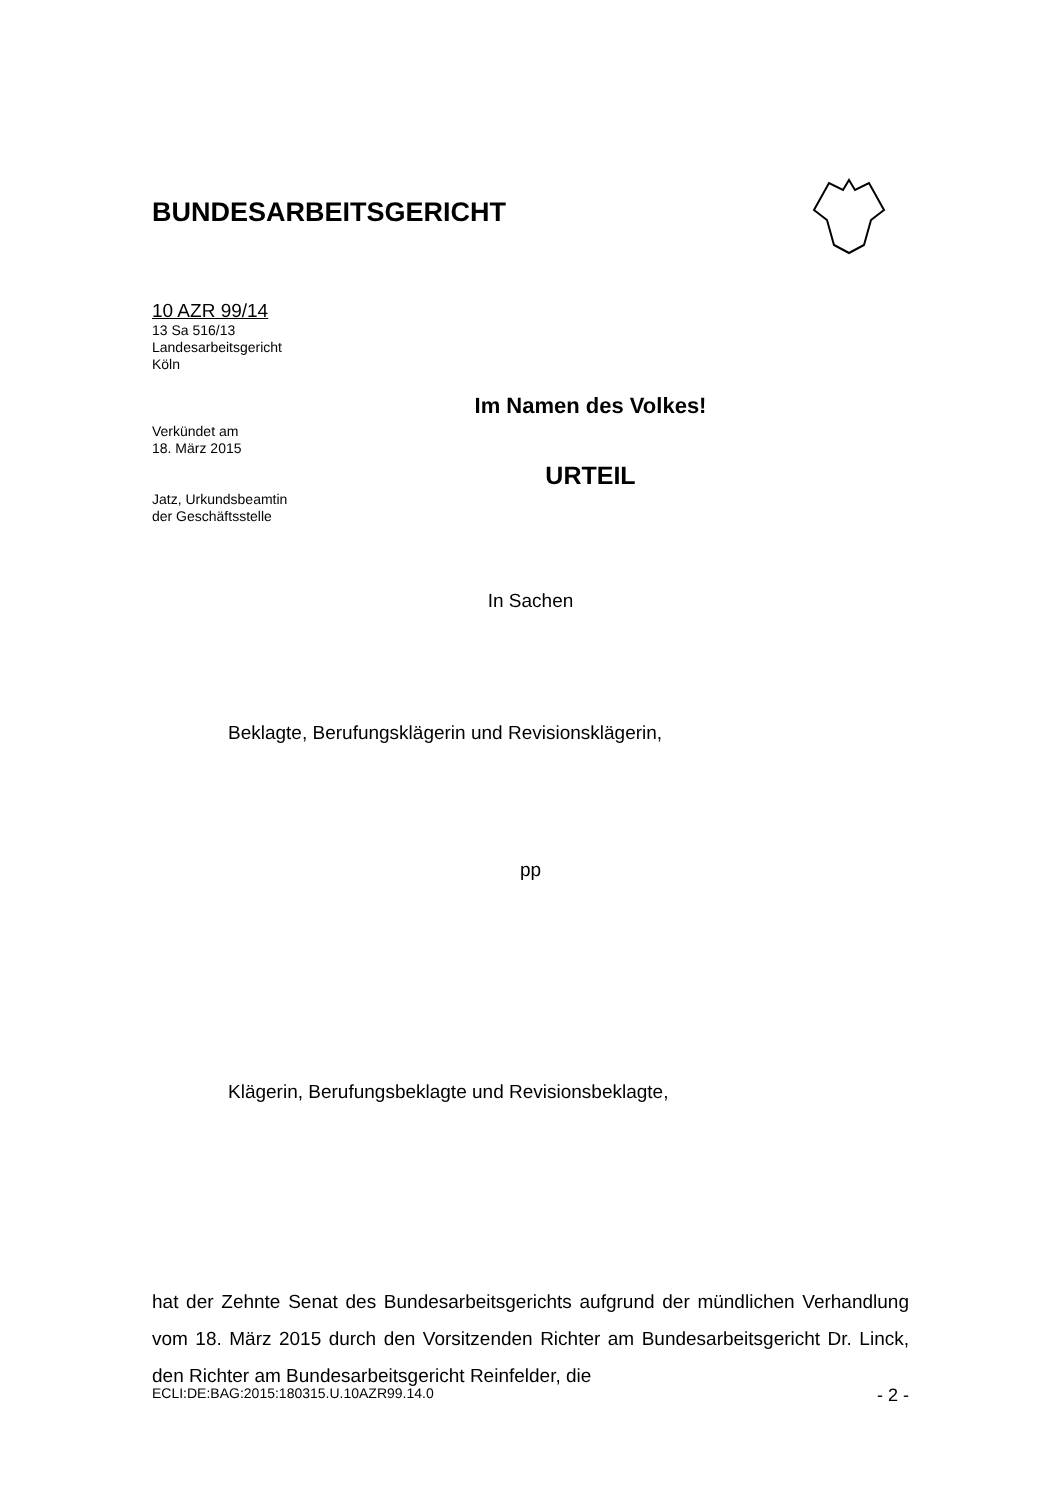BUNDESARBEITSGERICHT
10 AZR 99/14
13 Sa 516/13
Landesarbeitsgericht
Köln
Verkündet am
18. März 2015
Jatz, Urkundsbeamtin
der Geschäftsstelle
Im Namen des Volkes!
URTEIL
In Sachen
Beklagte, Berufungsklägerin und Revisionsklägerin,
pp
Klägerin, Berufungsbeklagte und Revisionsbeklagte,
hat der Zehnte Senat des Bundesarbeitsgerichts aufgrund der mündlichen Verhandlung vom 18. März 2015 durch den Vorsitzenden Richter am Bundes­arbeitsgericht Dr. Linck, den Richter am Bundesarbeitsgericht Reinfelder, die
ECLI:DE:BAG:2015:180315.U.10AZR99.14.0 - 2 -